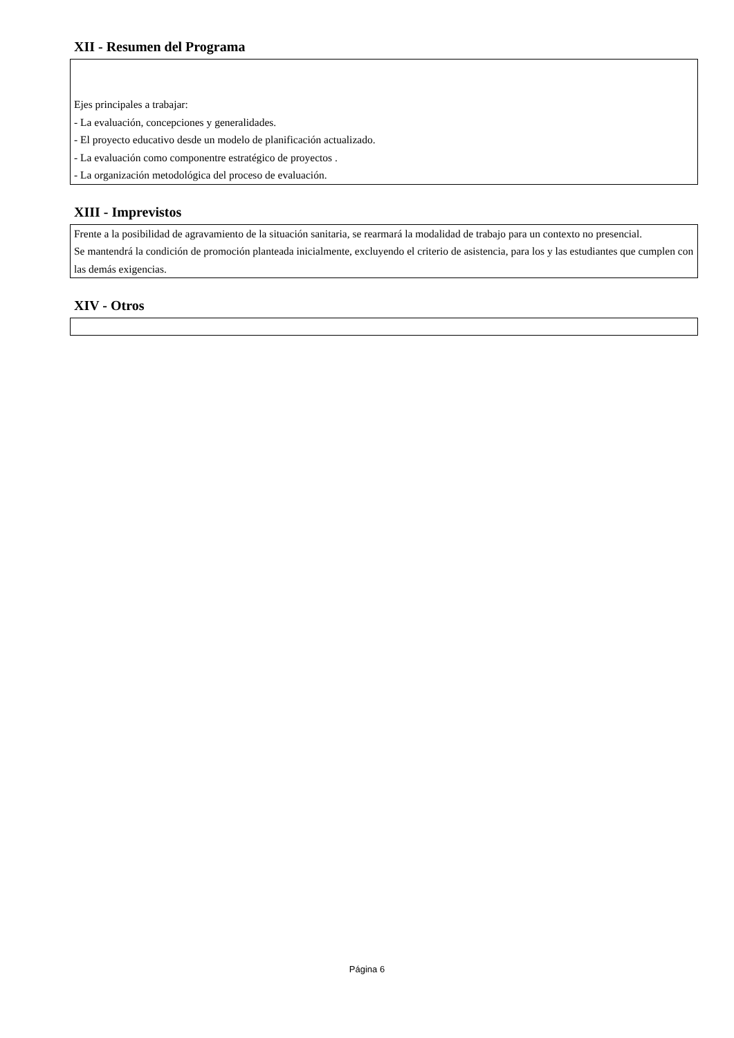XII - Resumen del Programa
Ejes principales a trabajar:
- La evaluación, concepciones y generalidades.
- El proyecto educativo desde un modelo de planificación actualizado.
- La evaluación como componentre estratégico de proyectos .
- La organización metodológica del proceso de evaluación.
XIII - Imprevistos
Frente a la posibilidad de agravamiento de la situación sanitaria, se rearmará la modalidad de trabajo para un contexto no presencial.
Se mantendrá la condición de promoción planteada inicialmente, excluyendo el criterio de asistencia, para los y las estudiantes que cumplen con las demás exigencias.
XIV - Otros
Página 6